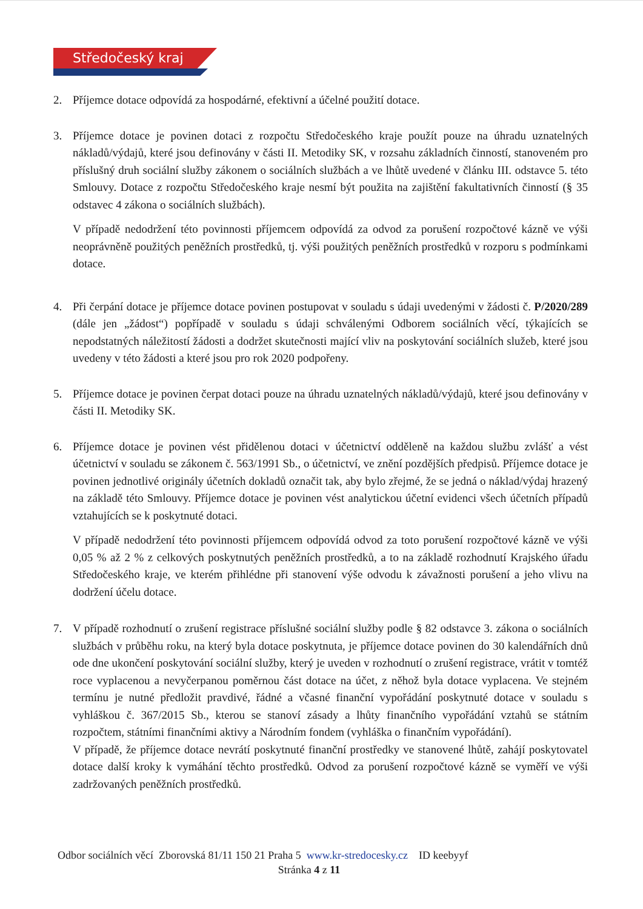Středočeský kraj
2. Příjemce dotace odpovídá za hospodárné, efektivní a účelné použití dotace.
3. Příjemce dotace je povinen dotaci z rozpočtu Středočeského kraje použít pouze na úhradu uznatelných nákladů/výdajů, které jsou definovány v části II. Metodiky SK, v rozsahu základních činností, stanoveném pro příslušný druh sociální služby zákonem o sociálních službách a ve lhůtě uvedené v článku III. odstavce 5. této Smlouvy. Dotace z rozpočtu Středočeského kraje nesmí být použita na zajištění fakultativních činností (§ 35 odstavec 4 zákona o sociálních službách).
V případě nedodržení této povinnosti příjemcem odpovídá za odvod za porušení rozpočtové kázně ve výši neoprávněně použitých peněžních prostředků, tj. výši použitých peněžních prostředků v rozporu s podmínkami dotace.
4. Při čerpání dotace je příjemce dotace povinen postupovat v souladu s údaji uvedenými v žádosti č. P/2020/289 (dále jen „žádost“) popřípadě v souladu s údaji schválenými Odborem sociálních věcí, týkajících se nepodstatných náležitostí žádosti a dodržet skutečnosti mající vliv na poskytování sociálních služeb, které jsou uvedeny v této žádosti a které jsou pro rok 2020 podpořeny.
5. Příjemce dotace je povinen čerpat dotaci pouze na úhradu uznatelných nákladů/výdajů, které jsou definovány v části II. Metodiky SK.
6. Příjemce dotace je povinen vést přidělenou dotaci v účetnictví odděleně na každou službu zvlášť a vést účetnictví v souladu se zákonem č. 563/1991 Sb., o účetnictví, ve znění pozdějších předpisů. Příjemce dotace je povinen jednotlivé originály účetních dokladů označit tak, aby bylo zřejmé, že se jedná o náklad/výdaj hrazený na základě této Smlouvy. Příjemce dotace je povinen vést analytickou účetní evidenci všech účetních případů vztahujících se k poskytnuté dotaci.
V případě nedodržení této povinnosti příjemcem odpovídá odvod za toto porušení rozpočtové kázně ve výši 0,05 % až 2 % z celkových poskytnutých peněžních prostředků, a to na základě rozhodnutí Krajského úřadu Středočeského kraje, ve kterém přihlédne při stanovení výše odvodu k závažnosti porušení a jeho vlivu na dodržení účelu dotace.
7. V případě rozhodnutí o zrušení registrace příslušné sociální služby podle § 82 odstavce 3. zákona o sociálních službách v průběhu roku, na který byla dotace poskytnuta, je příjemce dotace povinen do 30 kalendářních dnů ode dne ukončení poskytování sociální služby, který je uveden v rozhodnutí o zrušení registrace, vrátit v tomtéž roce vyplacenou a nevyčerpanou poměrnou část dotace na účet, z něhož byla dotace vyplacena. Ve stejném termínu je nutné předložit pravdivé, řádné a včasné finanční vypořádání poskytnuté dotace v souladu s vyhláškou č. 367/2015 Sb., kterou se stanoví zásady a lhůty finančního vypořádání vztahů se státním rozpočtem, státními finančními aktivy a Národním fondem (vyhláška o finančním vypořádání).
V případě, že příjemce dotace nevrátí poskytnuté finanční prostředky ve stanovené lhůtě, zahájí poskytovatel dotace další kroky k vymáhání těchto prostředků. Odvod za porušení rozpočtové kázně se vyměří ve výši zadržovaných peněžních prostředků.
Odbor sociálních věcí Zborovská 81/11 150 21 Praha 5 www.kr-stredocesky.cz ID keebyyf
Stránka 4 z 11